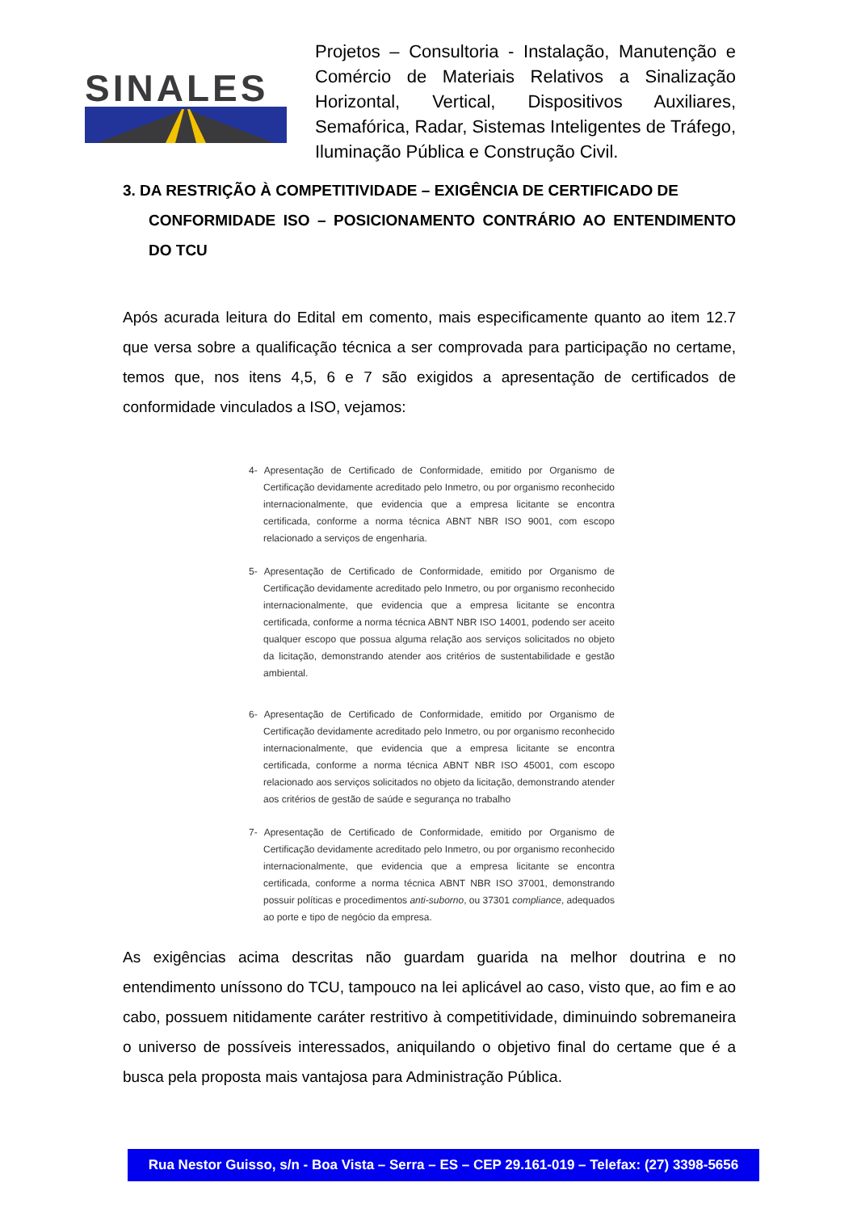SINALES
Projetos – Consultoria - Instalação, Manutenção e Comércio de Materiais Relativos a Sinalização Horizontal, Vertical, Dispositivos Auxiliares, Semafórica, Radar, Sistemas Inteligentes de Tráfego, Iluminação Pública e Construção Civil.
3. DA RESTRIÇÃO À COMPETITIVIDADE – EXIGÊNCIA DE CERTIFICADO DE
CONFORMIDADE ISO – POSICIONAMENTO CONTRÁRIO AO ENTENDIMENTO DO TCU
Após acurada leitura do Edital em comento, mais especificamente quanto ao item 12.7 que versa sobre a qualificação técnica a ser comprovada para participação no certame, temos que, nos itens 4,5, 6 e 7 são exigidos a apresentação de certificados de conformidade vinculados a ISO, vejamos:
4- Apresentação de Certificado de Conformidade, emitido por Organismo de Certificação devidamente acreditado pelo Inmetro, ou por organismo reconhecido internacionalmente, que evidencia que a empresa licitante se encontra certificada, conforme a norma técnica ABNT NBR ISO 9001, com escopo relacionado a serviços de engenharia.
5- Apresentação de Certificado de Conformidade, emitido por Organismo de Certificação devidamente acreditado pelo Inmetro, ou por organismo reconhecido internacionalmente, que evidencia que a empresa licitante se encontra certificada, conforme a norma técnica ABNT NBR ISO 14001, podendo ser aceito qualquer escopo que possua alguma relação aos serviços solicitados no objeto da licitação, demonstrando atender aos critérios de sustentabilidade e gestão ambiental.
6- Apresentação de Certificado de Conformidade, emitido por Organismo de Certificação devidamente acreditado pelo Inmetro, ou por organismo reconhecido internacionalmente, que evidencia que a empresa licitante se encontra certificada, conforme a norma técnica ABNT NBR ISO 45001, com escopo relacionado aos serviços solicitados no objeto da licitação, demonstrando atender aos critérios de gestão de saúde e segurança no trabalho
7- Apresentação de Certificado de Conformidade, emitido por Organismo de Certificação devidamente acreditado pelo Inmetro, ou por organismo reconhecido internacionalmente, que evidencia que a empresa licitante se encontra certificada, conforme a norma técnica ABNT NBR ISO 37001, demonstrando possuir políticas e procedimentos anti-suborno, ou 37301 compliance, adequados ao porte e tipo de negócio da empresa.
As exigências acima descritas não guardam guarida na melhor doutrina e no entendimento uníssono do TCU, tampouco na lei aplicável ao caso, visto que, ao fim e ao cabo, possuem nitidamente caráter restritivo à competitividade, diminuindo sobremaneira o universo de possíveis interessados, aniquilando o objetivo final do certame que é a busca pela proposta mais vantajosa para Administração Pública.
Rua Nestor Guisso, s/n - Boa Vista – Serra – ES – CEP 29.161-019 – Telefax: (27) 3398-5656